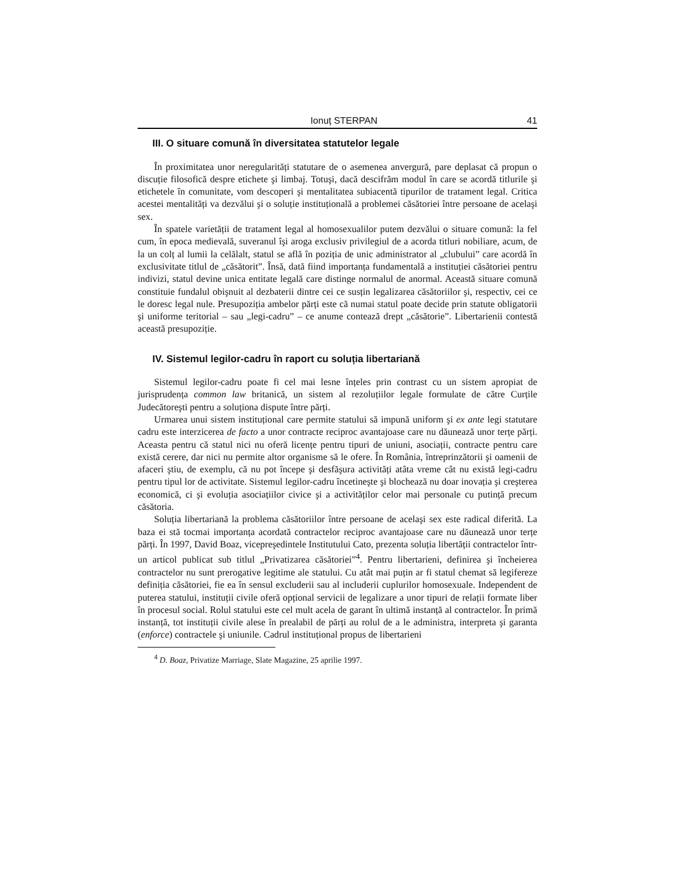Ionuț STERPAN 41
III. O situare comună în diversitatea statutelor legale
În proximitatea unor neregularități statutare de o asemenea anvergură, pare deplasat că propun o discuție filosofică despre etichete şi limbaj. Totuşi, dacă descifrăm modul în care se acordă titlurile şi etichetele în comunitate, vom descoperi şi mentalitatea subiacentă tipurilor de tratament legal. Critica acestei mentalități va dezvălui şi o soluție instituțională a problemei căsătoriei între persoane de acelaşi sex.
În spatele varietății de tratament legal al homosexualilor putem dezvălui o situare comună: la fel cum, în epoca medievală, suveranul îşi aroga exclusiv privilegiul de a acorda titluri nobiliare, acum, de la un colț al lumii la celălalt, statul se află în poziția de unic administrator al „clubului” care acordă în exclusivitate titlul de „căsătorit”. Însă, dată fiind importanța fundamentală a instituției căsătoriei pentru indivizi, statul devine unica entitate legală care distinge normalul de anormal. Această situare comună constituie fundalul obişnuit al dezbaterii dintre cei ce susțin legalizarea căsătoriilor şi, respectiv, cei ce le doresc legal nule. Presupoziția ambelor părți este că numai statul poate decide prin statute obligatorii şi uniforme teritorial – sau „legi-cadru” – ce anume contează drept „căsătorie”. Libertarienii contestă această presupoziție.
IV. Sistemul legilor-cadru în raport cu soluția libertariană
Sistemul legilor-cadru poate fi cel mai lesne înțeles prin contrast cu un sistem apropiat de jurisprudența common law britanică, un sistem al rezoluțiilor legale formulate de către Curțile Judecătoreşti pentru a soluționa dispute între părți.
Urmarea unui sistem instituțional care permite statului să impună uniform şi ex ante legi statutare cadru este interzicerea de facto a unor contracte reciproc avantajoase care nu dăunează unor terțe părți. Aceasta pentru că statul nici nu oferă licențe pentru tipuri de uniuni, asociații, contracte pentru care există cerere, dar nici nu permite altor organisme să le ofere. În România, întreprinzătorii şi oamenii de afaceri ştiu, de exemplu, că nu pot începe şi desfăşura activități atâta vreme cât nu există legi-cadru pentru tipul lor de activitate. Sistemul legilor-cadru încetineşte şi blochează nu doar inovația şi creşterea economică, ci şi evoluția asociațiilor civice şi a activităților celor mai personale cu putință precum căsătoria.
Soluția libertariană la problema căsătoriilor între persoane de acelaşi sex este radical diferită. La baza ei stă tocmai importanța acordată contractelor reciproc avantajoase care nu dăunează unor terțe părți. În 1997, David Boaz, vicepreşedintele Institutului Cato, prezenta soluția libertății contractelor într-un articol publicat sub titlul „Privatizarea căsătoriei”<sup>4</sup>. Pentru libertarieni, definirea şi încheierea contractelor nu sunt prerogative legitime ale statului. Cu atât mai puțin ar fi statul chemat să legifereze definiția căsătoriei, fie ea în sensul excluderii sau al includerii cuplurilor homosexuale. Independent de puterea statului, instituții civile oferă opțional servicii de legalizare a unor tipuri de relații formate liber în procesul social. Rolul statului este cel mult acela de garant în ultimă instanță al contractelor. În primă instanță, tot instituții civile alese în prealabil de părți au rolul de a le administra, interpreta şi garanta (enforce) contractele şi uniunile. Cadrul instituțional propus de libertarieni
<sup>4</sup> D. Boaz, Privatize Marriage, Slate Magazine, 25 aprilie 1997.